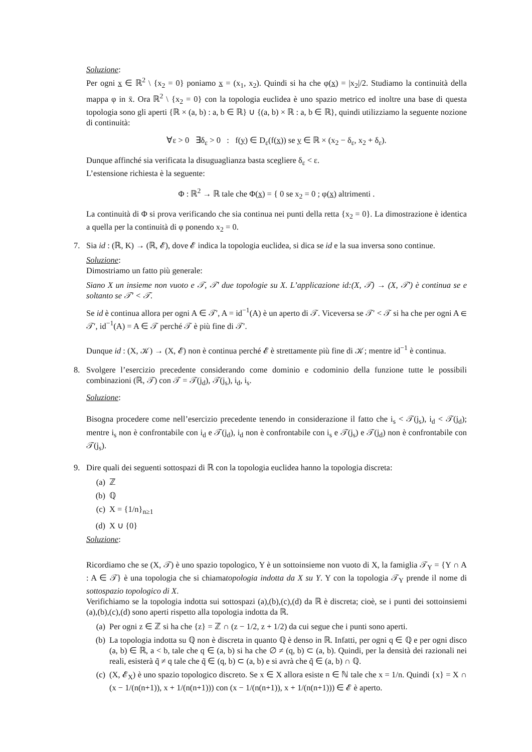Soluzione:
Per ogni x ∈ ℝ<sup>2</sup> \ {x<sub>2</sub> = 0} poniamo x = (x<sub>1</sub>, x<sub>2</sub>). Quindi si ha che φ(x) = |x<sub>2</sub>|/2. Studiamo la continuità della mappa φ in x̄. Ora ℝ<sup>2</sup> \ {x<sub>2</sub> = 0} con la topologia euclidea è uno spazio metrico ed inoltre una base di questa topologia sono gli aperti {ℝ × (a, b) : a, b ∈ ℝ} ∪ {(a, b) × ℝ : a, b ∈ ℝ}, quindi utilizziamo la seguente nozione di continuità:
∀ε > 0 ∃δ<sub>ε</sub> > 0 : f(y) ∈ D<sub>ε</sub>(f(x)) se y ∈ ℝ × (x<sub>2</sub> − δ<sub>ε</sub>, x<sub>2</sub> + δ<sub>ε</sub>).
Dunque affinché sia verificata la disuguaglianza basta scegliere δ<sub>ε</sub> < ε.
L’estensione richiesta è la seguente:
Φ : ℝ<sup>2</sup> → ℝ tale che Φ(x) = { 0 se x<sub>2</sub> = 0 ; φ(x) altrimenti .
La continuità di Φ si prova verificando che sia continua nei punti della retta {x<sub>2</sub> = 0}. La dimostrazione è identica a quella per la continuità di φ ponendo x<sub>2</sub> = 0.
7. Sia id : (ℝ, K) → (ℝ, 𝓔), dove 𝓔 indica la topologia euclidea, si dica se id e la sua inversa sono continue.
Soluzione:
Dimostriamo un fatto più generale:
Siano X un insieme non vuoto e 𝒯, 𝒯′ due topologie su X. L’applicazione id:(X, 𝒯) → (X, 𝒯′) è continua se e soltanto se 𝒯′ < 𝒯.
Se id è continua allora per ogni A ∈ 𝒯′, A = id<sup>−1</sup>(A) è un aperto di 𝒯. Viceversa se 𝒯′ < 𝒯 si ha che per ogni A ∈ 𝒯′, id<sup>−1</sup>(A) = A ∈ 𝒯 perché 𝒯 è più fine di 𝒯′.
Dunque id : (X, 𝒦) → (X, 𝓔) non è continua perché 𝓔 è strettamente più fine di 𝒦; mentre id<sup>−1</sup> è continua.
8. Svolgere l’esercizio precedente considerando come dominio e codominio della funzione tutte le possibili combinazioni (ℝ, 𝒯) con 𝒯 = 𝒯(j<sub>d</sub>), 𝒯(j<sub>s</sub>), i<sub>d</sub>, i<sub>s</sub>.
Soluzione:
Bisogna procedere come nell’esercizio precedente tenendo in considerazione il fatto che i<sub>s</sub> < 𝒯(j<sub>s</sub>), i<sub>d</sub> < 𝒯(j<sub>d</sub>); mentre i<sub>s</sub> non è confrontabile con i<sub>d</sub> e 𝒯(j<sub>d</sub>), i<sub>d</sub> non è confrontabile con i<sub>s</sub> e 𝒯(j<sub>s</sub>) e 𝒯(j<sub>d</sub>) non è confrontabile con 𝒯(j<sub>s</sub>).
9. Dire quali dei seguenti sottospazi di ℝ con la topologia euclidea hanno la topologia discreta:
(a) ℤ
(b) ℚ
(c) X = {1/n}<sub>n≥1</sub>
(d) X ∪ {0}
Soluzione:
Ricordiamo che se (X, 𝒯) è uno spazio topologico, Y è un sottoinsieme non vuoto di X, la famiglia 𝒯<sub>Y</sub> = {Y ∩ A : A ∈ 𝒯} è una topologia che si chiamatopologia indotta da X su Y. Y con la topologia 𝒯<sub>Y</sub> prende il nome di sottospazio topologico di X.
Verifichiamo se la topologia indotta sui sottospazi (a),(b),(c),(d) da ℝ è discreta; cioè, se i punti dei sottoinsiemi (a),(b),(c),(d) sono aperti rispetto alla topologia indotta da ℝ.
(a) Per ogni z ∈ ℤ si ha che {z} = ℤ ∩ (z − 1/2, z + 1/2) da cui segue che i punti sono aperti.
(b) La topologia indotta su ℚ non è discreta in quanto ℚ è denso in ℝ. Infatti, per ogni q ∈ ℚ e per ogni disco (a, b) ∈ ℝ, a < b, tale che q ∈ (a, b) si ha che ∅ ≠ (q, b) ⊂ (a, b). Quindi, per la densità dei razionali nei reali, esisterà q̃ ≠ q tale che q̃ ∈ (q, b) ⊂ (a, b) e si avrà che q̃ ∈ (a, b) ∩ ℚ.
(c) (X, 𝓔<sub>X</sub>) è uno spazio topologico discreto. Se x ∈ X allora esiste n ∈ ℕ tale che x = 1/n. Quindi {x} = X ∩ (x − 1/(n(n+1)), x + 1/(n(n+1))) con (x − 1/(n(n+1)), x + 1/(n(n+1))) ∈ 𝓔 è aperto.